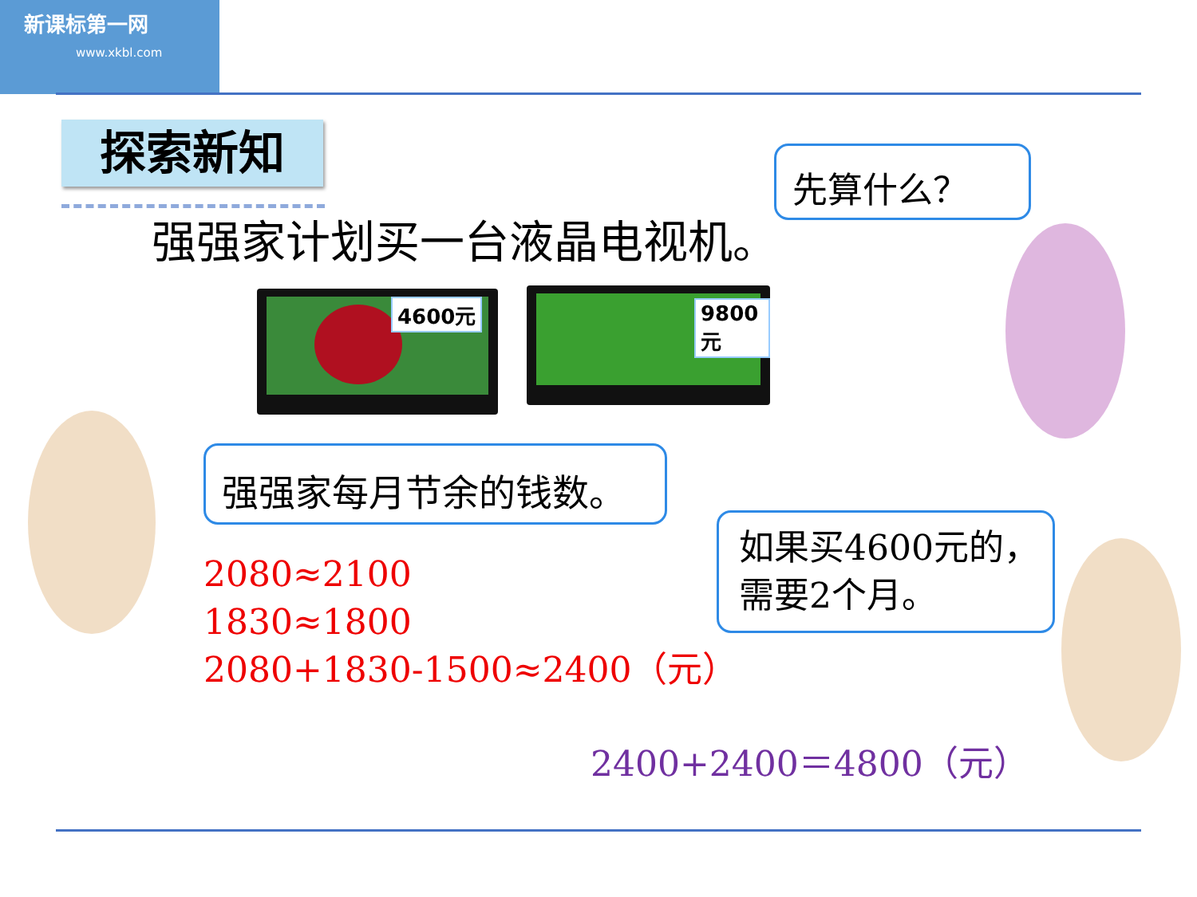新课标第一网
www.xkbl.com
探索新知
强强家计划买一台液晶电视机。
先算什么？
4600元 9800元
强强家每月节余的钱数。
2080≈2100
1830≈1800
2080+1830-1500≈2400（元）
如果买4600元的，
需要2个月。
2400+2400＝4800（元）